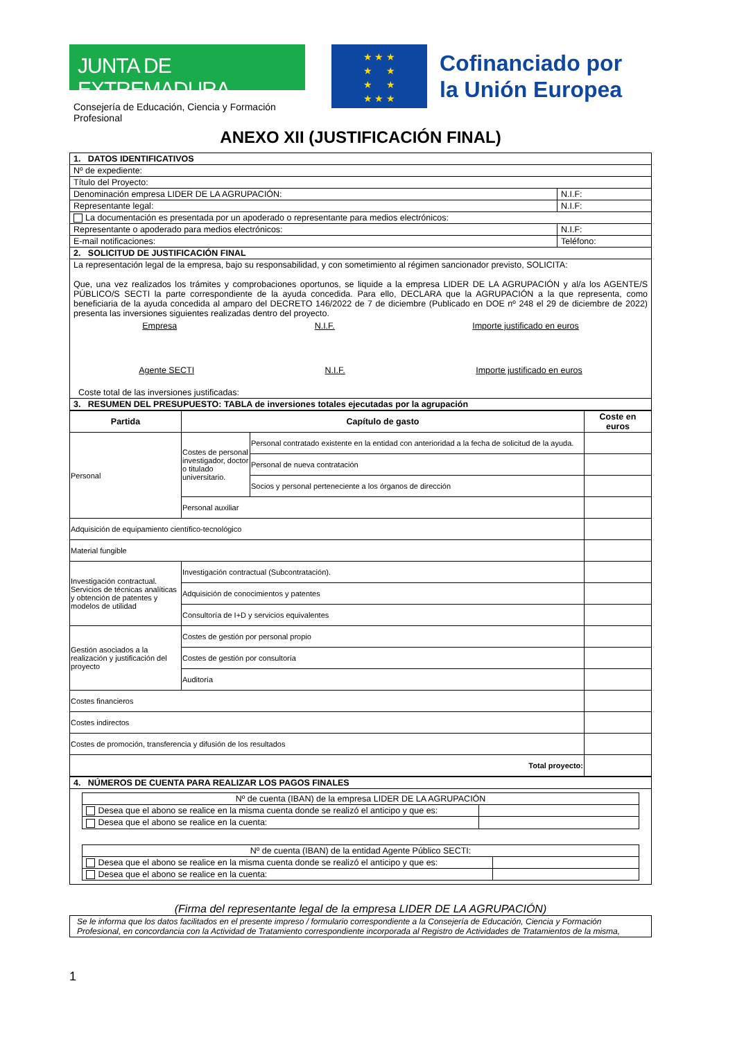JUNTA DE EXTREMADURA
Consejería de Educación, Ciencia y Formación Profesional
★ ★ ★
★ ★
★ ★
★ ★ ★
Cofinanciado por
la Unión Europea
ANEXO XII (JUSTIFICACIÓN FINAL)
| 1. DATOS IDENTIFICATIVOS | | |
| Nº de expediente: | | |
| Título del Proyecto: | | |
| Denominación empresa LIDER DE LA AGRUPACIÓN: | | N.I.F: |
| Representante legal: | | N.I.F: |
| La documentación es presentada por un apoderado o representante para medios electrónicos: | | |
| Representante o apoderado para medios electrónicos: | N.I.F: | |
| E-mail notificaciones: | Teléfono: | |
| 2. SOLICITUD DE JUSTIFICACIÓN FINAL | | |
| La representación legal de la empresa, bajo su responsabilidad, y con sometimiento al régimen sancionador previsto, SOLICITA: Que, una vez realizados los trámites y comprobaciones oportunos, se liquide a la empresa LIDER DE LA AGRUPACIÓN y al/a los AGENTE/S PÚBLICO/S SECTI la parte correspondiente de la ayuda concedida. Para ello, DECLARA que la AGRUPACIÓN a la que representa, como beneficiaria de la ayuda concedida al amparo del DECRETO 146/2022 de 7 de diciembre (Publicado en DOE nº 248 el 29 de diciembre de 2022) presenta las inversiones siguientes realizadas dentro del proyecto. Empresa N.I.F. Importe justificado en euros Agente SECTI N.I.F. Importe justificado en euros Coste total de las inversiones justificadas: | | |
| 3. RESUMEN DEL PRESUPUESTO: TABLA de inversiones totales ejecutadas por la agrupación | | |
| Partida | Capítulo de gasto | | Coste en euros |
| --- | --- | --- | --- |
| Personal | Costes de personal investigador, doctor o titulado universitario. | Personal contratado existente en la entidad con anterioridad a la fecha de solicitud de la ayuda. | |
| | | Personal de nueva contratación | |
| | | Socios y personal perteneciente a los órganos de dirección | |
| | Personal auxiliar | | |
| Adquisición de equipamiento científico-tecnológico | | | |
| Material fungible | | | |
| Investigación contractual. Servicios de técnicas analíticas y obtención de patentes y modelos de utilidad | Investigación contractual (Subcontratación). | | |
| | Adquisición de conocimientos y patentes | | |
| | Consultoría de I+D y servicios equivalentes | | |
| Gestión asociados a la realización y justificación del proyecto | Costes de gestión por personal propio | | |
| | Costes de gestión por consultoría | | |
| | Auditoría | | |
| Costes financieros | | | |
| Costes indirectos | | | |
| Costes de promoción, transferencia y difusión de los resultados | | | |
| Total proyecto: | | | |
| 4. NÚMEROS DE CUENTA PARA REALIZAR LOS PAGOS FINALES |
| / Nº de cuenta (IBAN) de la empresa LIDER DE LA AGRUPACIÓN / / / Desea que el abono se realice en la misma cuenta donde se realizó el anticipo y que es: / / / Desea que el abono se realice en la cuenta: / / / Nº de cuenta (IBAN) de la entidad Agente Público SECTI: / / / Desea que el abono se realice en la misma cuenta donde se realizó el anticipo y que es: / / / Desea que el abono se realice en la cuenta: / / |
(Firma del representante legal de la empresa LIDER DE LA AGRUPACIÓN)
Se le informa que los datos facilitados en el presente impreso / formulario correspondiente a la Consejería de Educación, Ciencia y Formación Profesional, en concordancia con la Actividad de Tratamiento correspondiente incorporada al Registro de Actividades de Tratamientos de la misma,
1